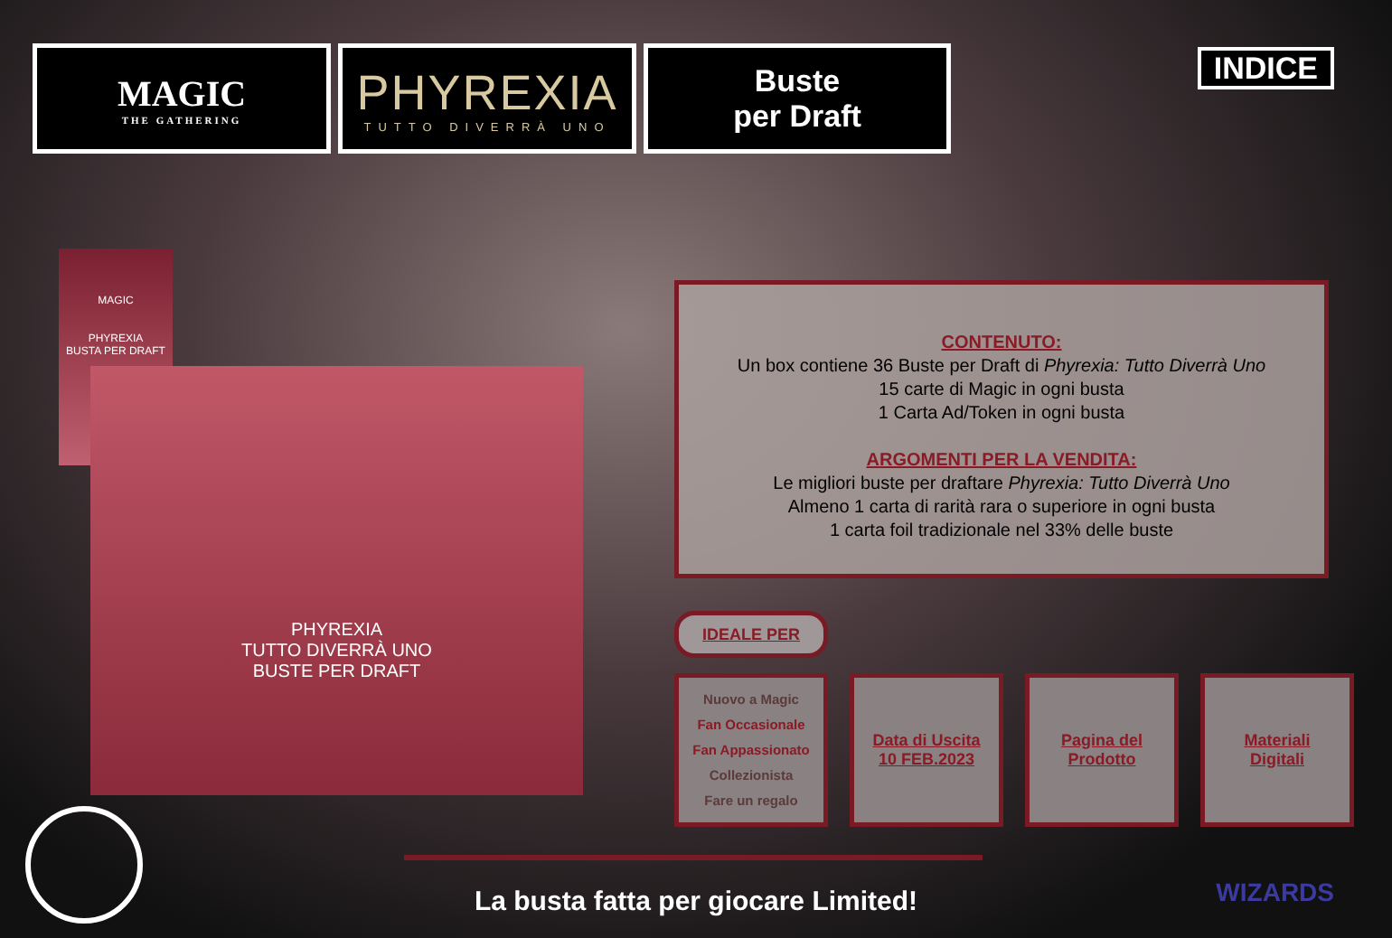MAGIC
THE GATHERING
PHYREXIA
TUTTO DIVERRÀ UNO
Buste
per Draft
INDICE
MAGIC
PHYREXIA
BUSTA PER DRAFT
PHYREXIA
TUTTO DIVERRÀ UNO
BUSTE PER DRAFT
CONTENUTO:
Un box contiene 36 Buste per Draft di Phyrexia: Tutto Diverrà Uno
15 carte di Magic in ogni busta
1 Carta Ad/Token in ogni busta
ARGOMENTI PER LA VENDITA:
Le migliori buste per draftare Phyrexia: Tutto Diverrà Uno
Almeno 1 carta di rarità rara o superiore in ogni busta
1 carta foil tradizionale nel 33% delle buste
IDEALE PER
Nuovo a Magic
Fan Occasionale
Fan Appassionato
Collezionista
Fare un regalo
Data di Uscita
10 FEB.2023
Pagina del
Prodotto
Materiali
Digitali
La busta fatta per giocare Limited! WIZARDS